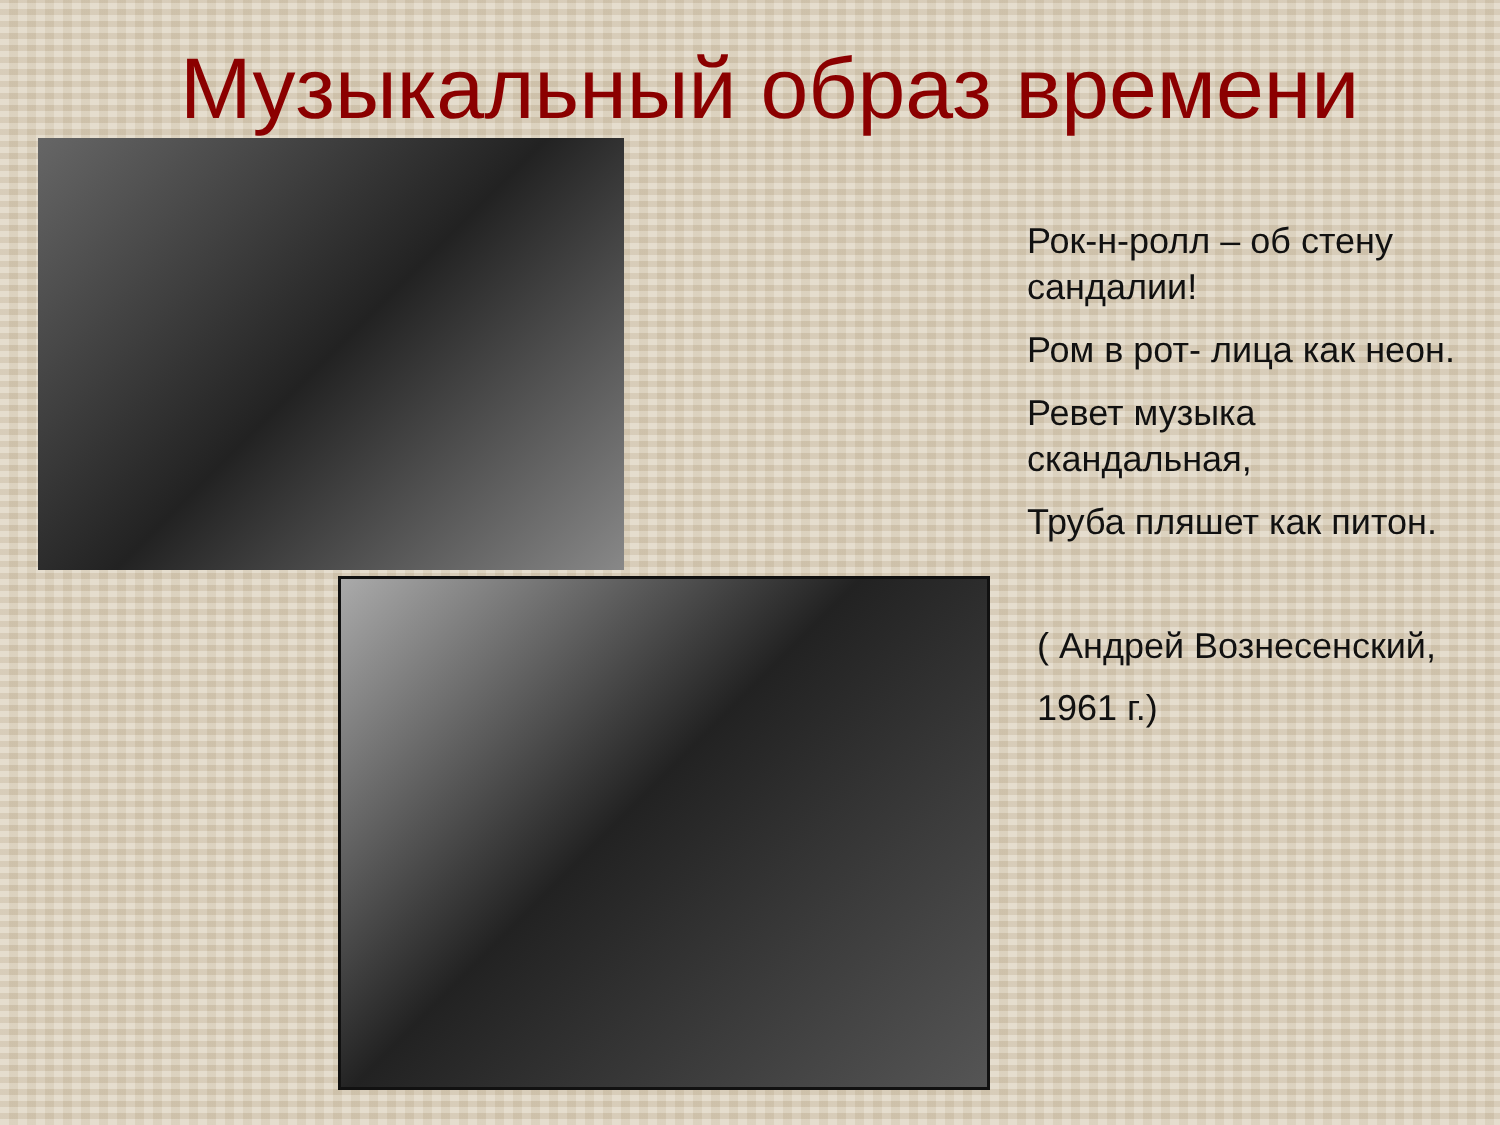Музыкальный образ времени
Рок-н-ролл – об стену сандалии!
Ром в рот- лица как неон.
Ревет музыка скандальная,
Труба пляшет как питон.
( Андрей Вознесенский,
1961 г.)